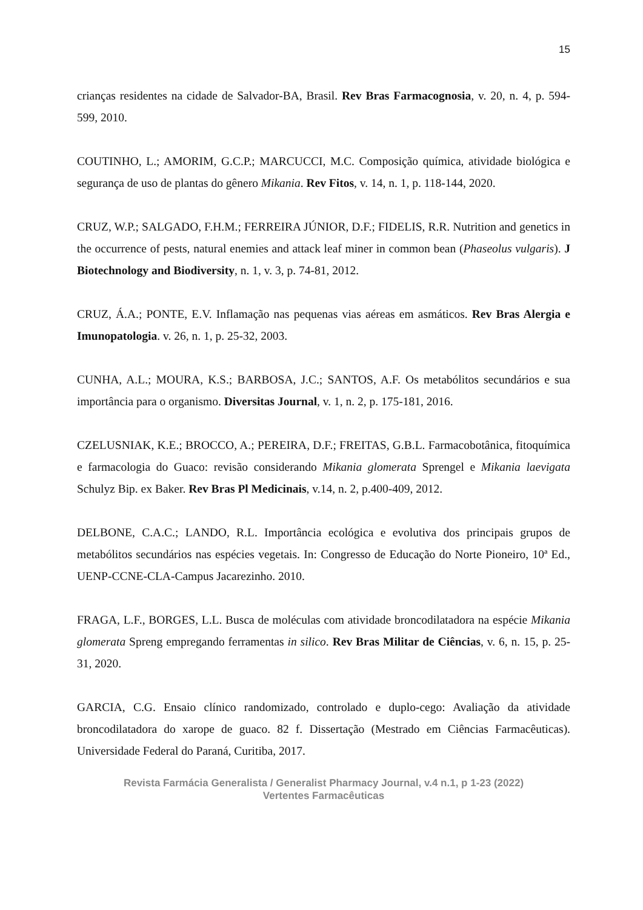15
crianças residentes na cidade de Salvador-BA, Brasil. Rev Bras Farmacognosia, v. 20, n. 4, p. 594-599, 2010.
COUTINHO, L.; AMORIM, G.C.P.; MARCUCCI, M.C. Composição química, atividade biológica e segurança de uso de plantas do gênero Mikania. Rev Fitos, v. 14, n. 1, p. 118-144, 2020.
CRUZ, W.P.; SALGADO, F.H.M.; FERREIRA JÚNIOR, D.F.; FIDELIS, R.R. Nutrition and genetics in the occurrence of pests, natural enemies and attack leaf miner in common bean (Phaseolus vulgaris). J Biotechnology and Biodiversity, n. 1, v. 3, p. 74-81, 2012.
CRUZ, Á.A.; PONTE, E.V. Inflamação nas pequenas vias aéreas em asmáticos. Rev Bras Alergia e Imunopatologia. v. 26, n. 1, p. 25-32, 2003.
CUNHA, A.L.; MOURA, K.S.; BARBOSA, J.C.; SANTOS, A.F. Os metabólitos secundários e sua importância para o organismo. Diversitas Journal, v. 1, n. 2, p. 175-181, 2016.
CZELUSNIAK, K.E.; BROCCO, A.; PEREIRA, D.F.; FREITAS, G.B.L. Farmacobotânica, fitoquímica e farmacologia do Guaco: revisão considerando Mikania glomerata Sprengel e Mikania laevigata Schulyz Bip. ex Baker. Rev Bras Pl Medicinais, v.14, n. 2, p.400-409, 2012.
DELBONE, C.A.C.; LANDO, R.L. Importância ecológica e evolutiva dos principais grupos de metabólitos secundários nas espécies vegetais. In: Congresso de Educação do Norte Pioneiro, 10ª Ed., UENP-CCNE-CLA-Campus Jacarezinho. 2010.
FRAGA, L.F., BORGES, L.L. Busca de moléculas com atividade broncodilatadora na espécie Mikania glomerata Spreng empregando ferramentas in silico. Rev Bras Militar de Ciências, v. 6, n. 15, p. 25-31, 2020.
GARCIA, C.G. Ensaio clínico randomizado, controlado e duplo-cego: Avaliação da atividade broncodilatadora do xarope de guaco. 82 f. Dissertação (Mestrado em Ciências Farmacêuticas). Universidade Federal do Paraná, Curitiba, 2017.
Revista Farmácia Generalista / Generalist Pharmacy Journal, v.4 n.1, p 1-23 (2022)
Vertentes Farmacêuticas